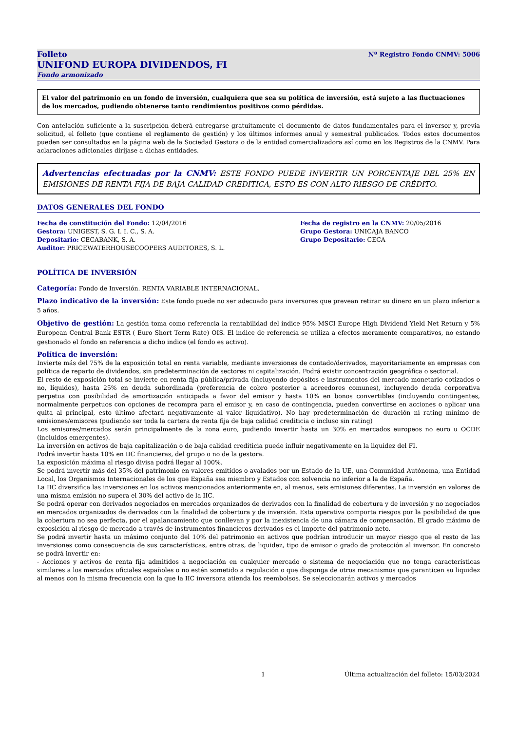Folleto
UNIFOND EUROPA DIVIDENDOS, FI
Fondo armonizado
Nº Registro Fondo CNMV: 5006
El valor del patrimonio en un fondo de inversión, cualquiera que sea su política de inversión, está sujeto a las fluctuaciones de los mercados, pudiendo obtenerse tanto rendimientos positivos como pérdidas.
Con antelación suficiente a la suscripción deberá entregarse gratuitamente el documento de datos fundamentales para el inversor y, previa solicitud, el folleto (que contiene el reglamento de gestión) y los últimos informes anual y semestral publicados. Todos estos documentos pueden ser consultados en la página web de la Sociedad Gestora o de la entidad comercializadora así como en los Registros de la CNMV. Para aclaraciones adicionales diríjase a dichas entidades.
Advertencias efectuadas por la CNMV: ESTE FONDO PUEDE INVERTIR UN PORCENTAJE DEL 25% EN EMISIONES DE RENTA FIJA DE BAJA CALIDAD CREDITICA, ESTO ES CON ALTO RIESGO DE CRÉDITO.
DATOS GENERALES DEL FONDO
Fecha de constitución del Fondo: 12/04/2016
Fecha de registro en la CNMV: 20/05/2016
Gestora: UNIGEST, S. G. I. I. C., S. A.
Grupo Gestora: UNICAJA BANCO
Depositario: CECABANK, S. A.
Grupo Depositario: CECA
Auditor: PRICEWATERHOUSECOOPERS AUDITORES, S. L.
POLÍTICA DE INVERSIÓN
Categoría: Fondo de Inversión. RENTA VARIABLE INTERNACIONAL.
Plazo indicativo de la inversión: Este fondo puede no ser adecuado para inversores que prevean retirar su dinero en un plazo inferior a 5 años.
Objetivo de gestión: La gestión toma como referencia la rentabilidad del índice 95% MSCI Europe High Dividend Yield Net Return y 5% European Central Bank ESTR ( Euro Short Term Rate) OIS. El indice de referencia se utiliza a efectos meramente comparativos, no estando gestionado el fondo en referencia a dicho indice (el fondo es activo).
Política de inversión:
Invierte más del 75% de la exposición total en renta variable, mediante inversiones de contado/derivados, mayoritariamente en empresas con política de reparto de dividendos, sin predeterminación de sectores ni capitalización. Podrá existir concentración geográfica o sectorial.
El resto de exposición total se invierte en renta fija pública/privada (incluyendo depósitos e instrumentos del mercado monetario cotizados o no, líquidos), hasta 25% en deuda subordinada (preferencia de cobro posterior a acreedores comunes), incluyendo deuda corporativa perpetua con posibilidad de amortización anticipada a favor del emisor y hasta 10% en bonos convertibles (incluyendo contingentes, normalmente perpetuos con opciones de recompra para el emisor y, en caso de contingencia, pueden convertirse en acciones o aplicar una quita al principal, esto último afectará negativamente al valor liquidativo). No hay predeterminación de duración ni rating mínimo de emisiones/emisores (pudiendo ser toda la cartera de renta fija de baja calidad crediticia o incluso sin rating)
Los emisores/mercados serán principalmente de la zona euro, pudiendo invertir hasta un 30% en mercados europeos no euro u OCDE (incluidos emergentes).
La inversión en activos de baja capitalización o de baja calidad crediticia puede influir negativamente en la liquidez del FI.
Podrá invertir hasta 10% en IIC financieras, del grupo o no de la gestora.
La exposición máxima al riesgo divisa podrá llegar al 100%.
Se podrá invertir más del 35% del patrimonio en valores emitidos o avalados por un Estado de la UE, una Comunidad Autónoma, una Entidad Local, los Organismos Internacionales de los que España sea miembro y Estados con solvencia no inferior a la de España.
La IIC diversifica las inversiones en los activos mencionados anteriormente en, al menos, seis emisiones diferentes. La inversión en valores de una misma emisión no supera el 30% del activo de la IIC.
Se podrá operar con derivados negociados en mercados organizados de derivados con la finalidad de cobertura y de inversión y no negociados en mercados organizados de derivados con la finalidad de cobertura y de inversión. Esta operativa comporta riesgos por la posibilidad de que la cobertura no sea perfecta, por el apalancamiento que conllevan y por la inexistencia de una cámara de compensación. El grado máximo de exposición al riesgo de mercado a través de instrumentos financieros derivados es el importe del patrimonio neto.
Se podrá invertir hasta un máximo conjunto del 10% del patrimonio en activos que podrían introducir un mayor riesgo que el resto de las inversiones como consecuencia de sus características, entre otras, de liquidez, tipo de emisor o grado de protección al inversor. En concreto se podrá invertir en:
- Acciones y activos de renta fija admitidos a negociación en cualquier mercado o sistema de negociación que no tenga características similares a los mercados oficiales españoles o no estén sometido a regulación o que disponga de otros mecanismos que garanticen su liquidez al menos con la misma frecuencia con la que la IIC inversora atienda los reembolsos. Se seleccionarán activos y mercados
1 Última actualización del folleto: 15/03/2024